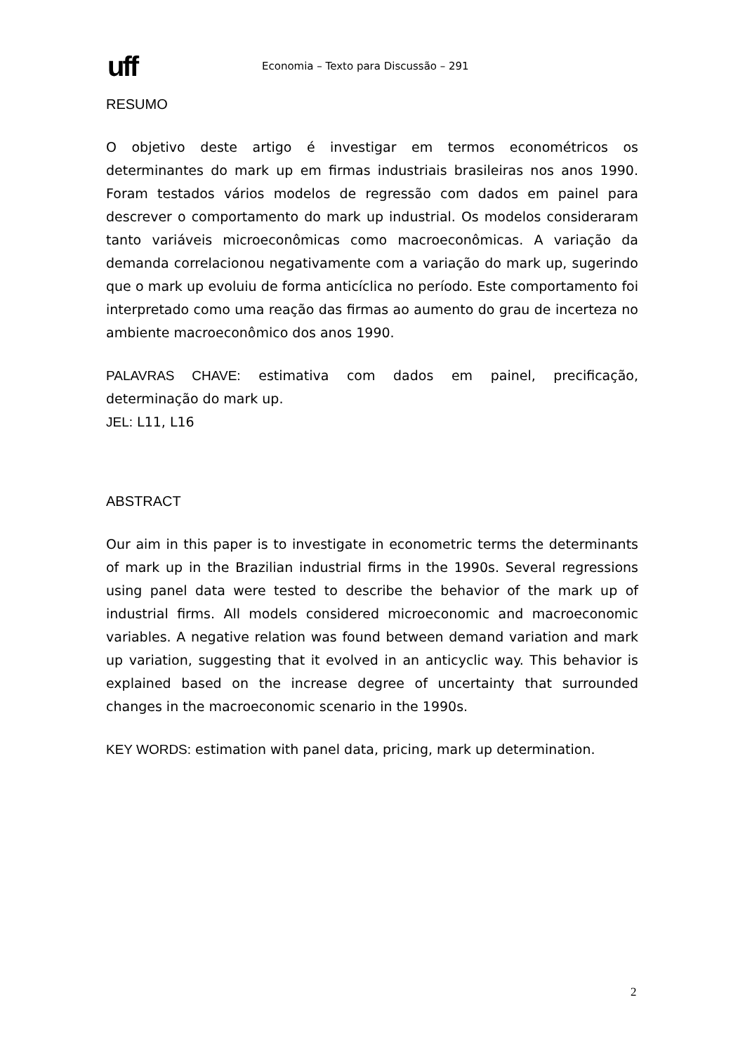uff
Economia – Texto para Discussão – 291
RESUMO
O objetivo deste artigo é investigar em termos econométricos os determinantes do mark up em firmas industriais brasileiras nos anos 1990. Foram testados vários modelos de regressão com dados em painel para descrever o comportamento do mark up industrial. Os modelos consideraram tanto variáveis microeconômicas como macroeconômicas. A variação da demanda correlacionou negativamente com a variação do mark up, sugerindo que o mark up evoluiu de forma anticíclica no período. Este comportamento foi interpretado como uma reação das firmas ao aumento do grau de incerteza no ambiente macroeconômico dos anos 1990.
PALAVRAS CHAVE: estimativa com dados em painel, precificação, determinação do mark up.
JEL: L11, L16
ABSTRACT
Our aim in this paper is to investigate in econometric terms the determinants of mark up in the Brazilian industrial firms in the 1990s. Several regressions using panel data were tested to describe the behavior of the mark up of industrial firms. All models considered microeconomic and macroeconomic variables. A negative relation was found between demand variation and mark up variation, suggesting that it evolved in an anticyclic way. This behavior is explained based on the increase degree of uncertainty that surrounded changes in the macroeconomic scenario in the 1990s.
KEY WORDS: estimation with panel data, pricing, mark up determination.
2